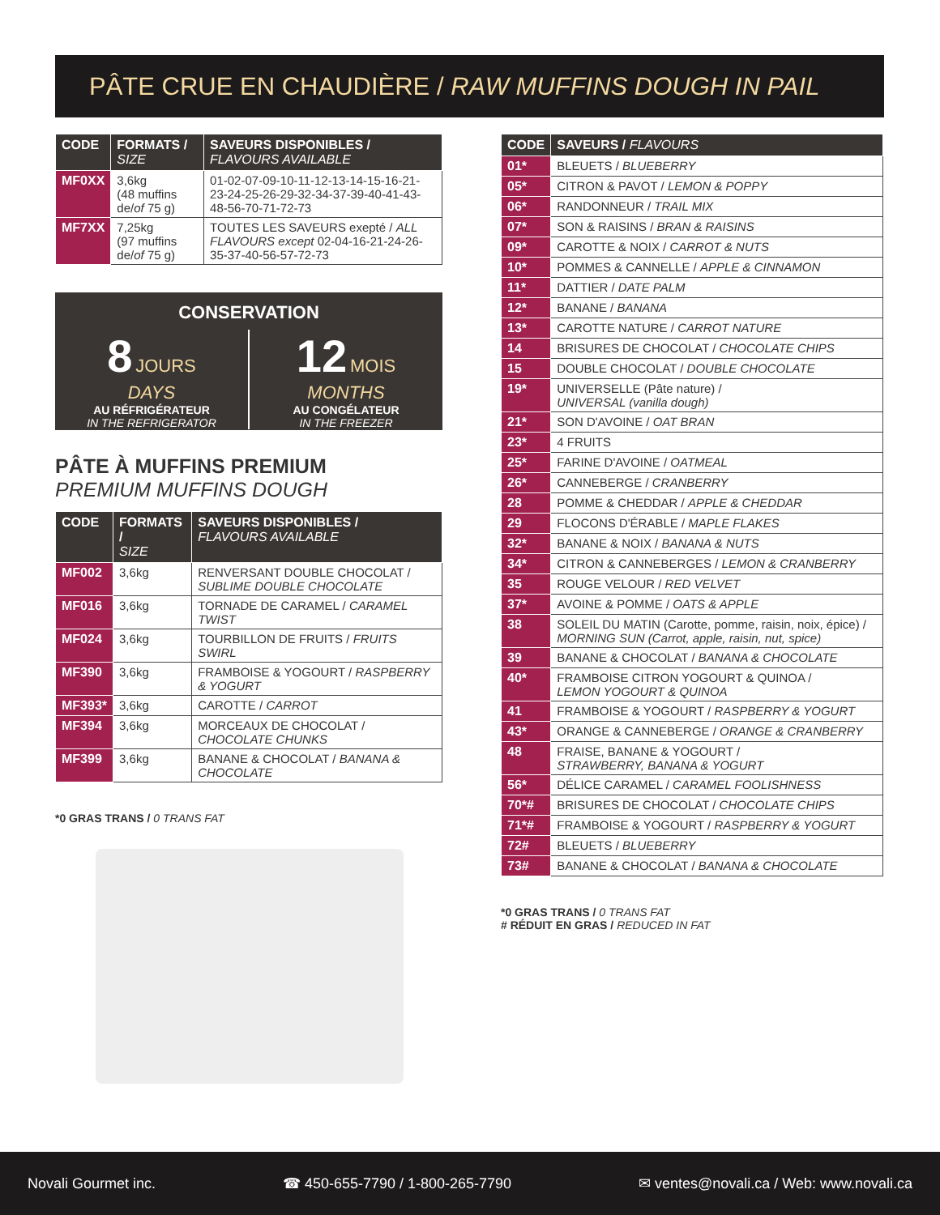PÂTE CRUE EN CHAUDIÈRE / RAW MUFFINS DOUGH IN PAIL
| CODE | FORMATS / SIZE | SAVEURS DISPONIBLES / FLAVOURS AVAILABLE |
| --- | --- | --- |
| MF0XX | 3,6kg (48 muffins de/ of 75 g) | 01-02-07-09-10-11-12-13-14-15-16-21-23-24-25-26-29-32-34-37-39-40-41-43-48-56-70-71-72-73 |
| MF7XX | 7,25kg (97 muffins de/ of 75 g) | TOUTES LES SAVEURS exepté / ALL FLAVOURS except 02-04-16-21-24-26-35-37-40-56-57-72-73 |
CONSERVATION
8 JOURS
DAYS
AU RÉFRIGÉRATEUR
IN THE REFRIGERATOR
12 MOIS
MONTHS
AU CONGÉLATEUR
IN THE FREEZER
PÂTE À MUFFINS PREMIUM
PREMIUM MUFFINS DOUGH
| CODE | FORMATS / SIZE | SAVEURS DISPONIBLES / FLAVOURS AVAILABLE |
| --- | --- | --- |
| MF002 | 3,6kg | RENVERSANT DOUBLE CHOCOLAT / SUBLIME DOUBLE CHOCOLATE |
| MF016 | 3,6kg | TORNADE DE CARAMEL / CARAMEL TWIST |
| MF024 | 3,6kg | TOURBILLON DE FRUITS / FRUITS SWIRL |
| MF390 | 3,6kg | FRAMBOISE & YOGOURT / RASPBERRY & YOGURT |
| MF393* | 3,6kg | CAROTTE / CARROT |
| MF394 | 3,6kg | MORCEAUX DE CHOCOLAT / CHOCOLATE CHUNKS |
| MF399 | 3,6kg | BANANE & CHOCOLAT / BANANA & CHOCOLATE |
*0 GRAS TRANS / 0 TRANS FAT
| CODE | SAVEURS / FLAVOURS |
| --- | --- |
| 01* | BLEUETS / BLUEBERRY |
| 05* | CITRON & PAVOT / LEMON & POPPY |
| 06* | RANDONNEUR / TRAIL MIX |
| 07* | SON & RAISINS / BRAN & RAISINS |
| 09* | CAROTTE & NOIX / CARROT & NUTS |
| 10* | POMMES & CANNELLE / APPLE & CINNAMON |
| 11* | DATTIER / DATE PALM |
| 12* | BANANE / BANANA |
| 13* | CAROTTE NATURE / CARROT NATURE |
| 14 | BRISURES DE CHOCOLAT / CHOCOLATE CHIPS |
| 15 | DOUBLE CHOCOLAT / DOUBLE CHOCOLATE |
| 19* | UNIVERSELLE (Pâte nature) / UNIVERSAL (vanilla dough) |
| 21* | SON D'AVOINE / OAT BRAN |
| 23* | 4 FRUITS |
| 25* | FARINE D'AVOINE / OATMEAL |
| 26* | CANNEBERGE / CRANBERRY |
| 28 | POMME & CHEDDAR / APPLE & CHEDDAR |
| 29 | FLOCONS D'ÉRABLE / MAPLE FLAKES |
| 32* | BANANE & NOIX / BANANA & NUTS |
| 34* | CITRON & CANNEBERGES / LEMON & CRANBERRY |
| 35 | ROUGE VELOUR / RED VELVET |
| 37* | AVOINE & POMME / OATS & APPLE |
| 38 | SOLEIL DU MATIN (Carotte, pomme, raisin, noix, épice) / MORNING SUN (Carrot, apple, raisin, nut, spice) |
| 39 | BANANE & CHOCOLAT / BANANA & CHOCOLATE |
| 40* | FRAMBOISE CITRON YOGOURT & QUINOA / LEMON YOGOURT & QUINOA |
| 41 | FRAMBOISE & YOGOURT / RASPBERRY & YOGURT |
| 43* | ORANGE & CANNEBERGE / ORANGE & CRANBERRY |
| 48 | FRAISE, BANANE & YOGOURT / STRAWBERRY, BANANA & YOGURT |
| 56* | DÉLICE CARAMEL / CARAMEL FOOLISHNESS |
| 70*# | BRISURES DE CHOCOLAT / CHOCOLATE CHIPS |
| 71*# | FRAMBOISE & YOGOURT / RASPBERRY & YOGURT |
| 72# | BLEUETS / BLUEBERRY |
| 73# | BANANE & CHOCOLAT / BANANA & CHOCOLATE |
*0 GRAS TRANS / 0 TRANS FAT
# RÉDUIT EN GRAS / REDUCED IN FAT
Novali Gourmet inc. ☎ 450-655-7790 / 1-800-265-7790 ✉ ventes@novali.ca / Web: www.novali.ca